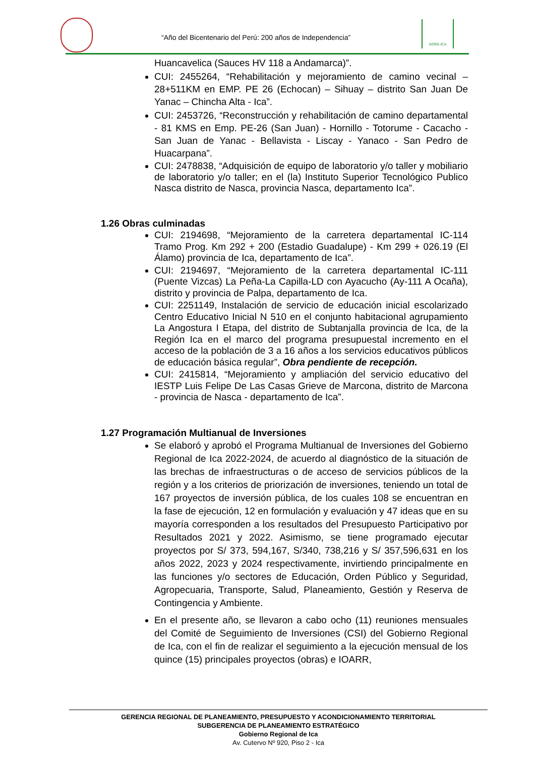“Año del Bicentenario del Perú: 200 años de Independencia”
GORE-ICA
Huancavelica (Sauces HV 118 a Andamarca)”.
CUI: 2455264, “Rehabilitación y mejoramiento de camino vecinal – 28+511KM en EMP. PE 26 (Echocan) – Sihuay – distrito San Juan De Yanac – Chincha Alta - Ica”.
CUI: 2453726, “Reconstrucción y rehabilitación de camino departamental - 81 KMS en Emp. PE-26 (San Juan) - Hornillo - Totorume - Cacacho - San Juan de Yanac - Bellavista - Liscay - Yanaco - San Pedro de Huacarpana”.
CUI: 2478838, “Adquisición de equipo de laboratorio y/o taller y mobiliario de laboratorio y/o taller; en el (la) Instituto Superior Tecnológico Publico Nasca distrito de Nasca, provincia Nasca, departamento Ica”.
1.26 Obras culminadas
CUI: 2194698, “Mejoramiento de la carretera departamental IC-114 Tramo Prog. Km 292 + 200 (Estadio Guadalupe) - Km 299 + 026.19 (El Álamo) provincia de Ica, departamento de Ica”.
CUI: 2194697, “Mejoramiento de la carretera departamental IC-111 (Puente Vizcas) La Peña-La Capilla-LD con Ayacucho (Ay-111 A Ocaña), distrito y provincia de Palpa, departamento de Ica.
CUI: 2251149, Instalación de servicio de educación inicial escolarizado Centro Educativo Inicial N 510 en el conjunto habitacional agrupamiento La Angostura I Etapa, del distrito de Subtanjalla provincia de Ica, de la Región Ica en el marco del programa presupuestal incremento en el acceso de la población de 3 a 16 años a los servicios educativos públicos de educación básica regular”, Obra pendiente de recepción.
CUI: 2415814, “Mejoramiento y ampliación del servicio educativo del IESTP Luis Felipe De Las Casas Grieve de Marcona, distrito de Marcona - provincia de Nasca - departamento de Ica”.
1.27 Programación Multianual de Inversiones
Se elaboró y aprobó el Programa Multianual de Inversiones del Gobierno Regional de Ica 2022-2024, de acuerdo al diagnóstico de la situación de las brechas de infraestructuras o de acceso de servicios públicos de la región y a los criterios de priorización de inversiones, teniendo un total de 167 proyectos de inversión pública, de los cuales 108 se encuentran en la fase de ejecución, 12 en formulación y evaluación y 47 ideas que en su mayoría corresponden a los resultados del Presupuesto Participativo por Resultados 2021 y 2022. Asimismo, se tiene programado ejecutar proyectos por S/ 373, 594,167, S/340, 738,216 y S/ 357,596,631 en los años 2022, 2023 y 2024 respectivamente, invirtiendo principalmente en las funciones y/o sectores de Educación, Orden Público y Seguridad, Agropecuaria, Transporte, Salud, Planeamiento, Gestión y Reserva de Contingencia y Ambiente.
En el presente año, se llevaron a cabo ocho (11) reuniones mensuales del Comité de Seguimiento de Inversiones (CSI) del Gobierno Regional de Ica, con el fin de realizar el seguimiento a la ejecución mensual de los quince (15) principales proyectos (obras) e IOARR,
GERENCIA REGIONAL DE PLANEAMIENTO, PRESUPUESTO Y ACONDICIONAMIENTO TERRITORIAL
SUBGERENCIA DE PLANEAMIENTO ESTRATÉGICO
Gobierno Regional de Ica
Av. Cutervo Nº 920, Piso 2 - Ica